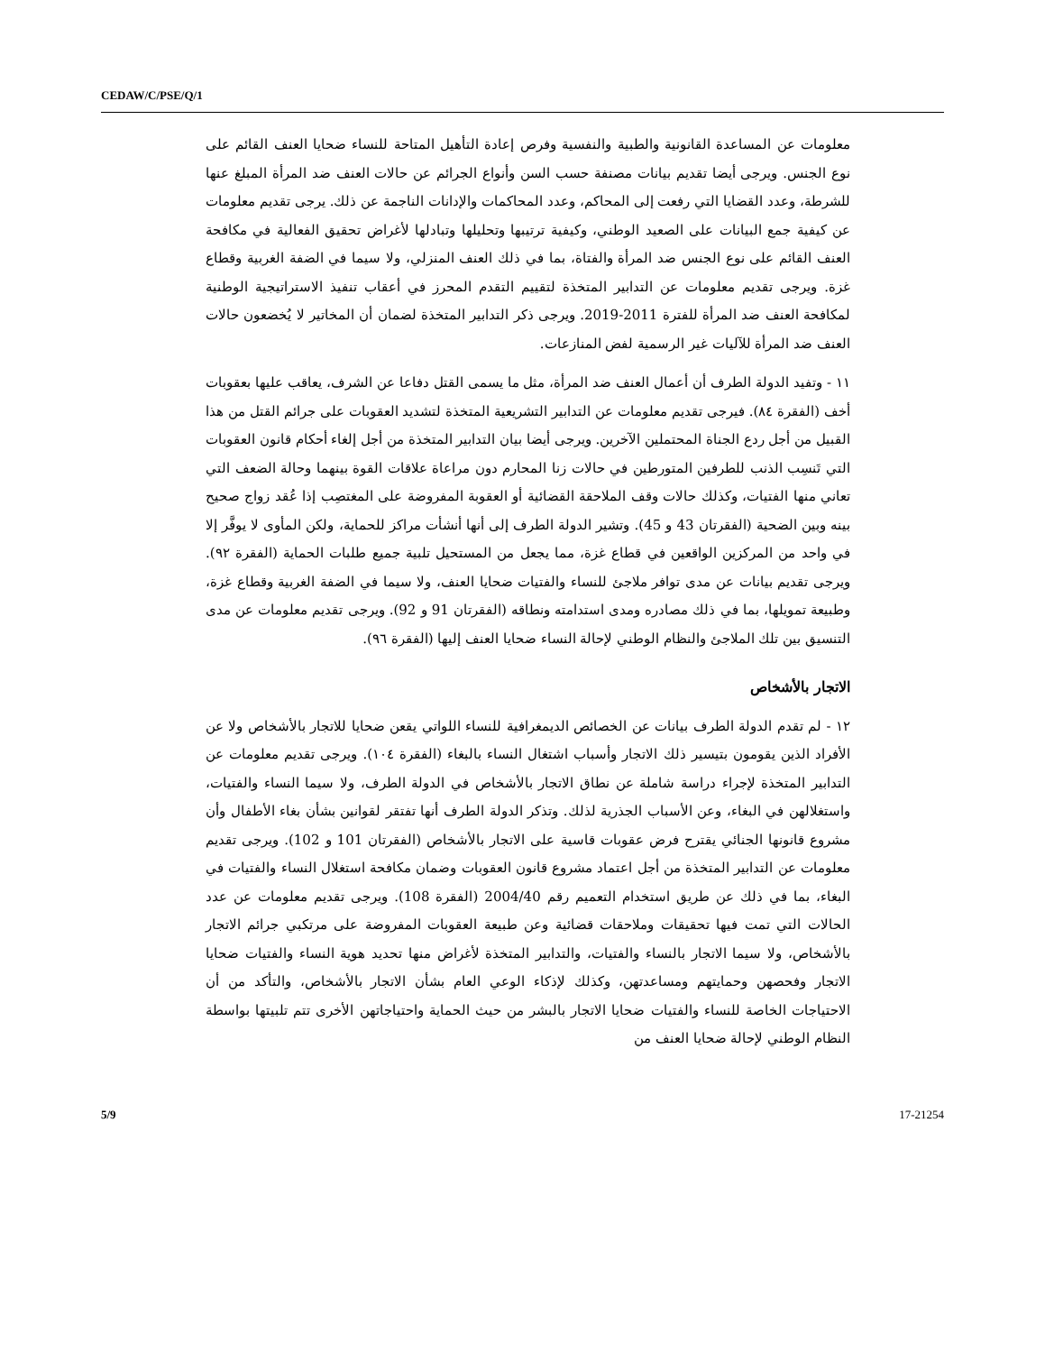CEDAW/C/PSE/Q/1
معلومات عن المساعدة القانونية والطبية والنفسية وفرص إعادة التأهيل المتاحة للنساء ضحايا العنف القائم على نوع الجنس. ويرجى أيضا تقديم بيانات مصنفة حسب السن وأنواع الجرائم عن حالات العنف ضد المرأة المبلغ عنها للشرطة، وعدد القضايا التي رفعت إلى المحاكم، وعدد المحاكمات والإدانات الناجمة عن ذلك. يرجى تقديم معلومات عن كيفية جمع البيانات على الصعيد الوطني، وكيفية ترتيبها وتحليلها وتبادلها لأغراض تحقيق الفعالية في مكافحة العنف القائم على نوع الجنس ضد المرأة والفتاة، بما في ذلك العنف المنزلي، ولا سيما في الضفة الغربية وقطاع غزة. ويرجى تقديم معلومات عن التدابير المتخذة لتقييم التقدم المحرز في أعقاب تنفيذ الاستراتيجية الوطنية لمكافحة العنف ضد المرأة للفترة 2011-2019. ويرجى ذكر التدابير المتخذة لضمان أن المخاتير لا يُخضعون حالات العنف ضد المرأة للآليات غير الرسمية لفض المنازعات.
١١ - وتفيد الدولة الطرف أن أعمال العنف ضد المرأة، مثل ما يسمى القتل دفاعا عن الشرف، يعاقب عليها بعقوبات أخف (الفقرة ٨٤). فيرجى تقديم معلومات عن التدابير التشريعية المتخذة لتشديد العقوبات على جرائم القتل من هذا القبيل من أجل ردع الجناة المحتملين الآخرين. ويرجى أيضا بيان التدابير المتخذة من أجل إلغاء أحكام قانون العقوبات التي تَنسِب الذنب للطرفين المتورطين في حالات زنا المحارم دون مراعاة علاقات القوة بينهما وحالة الضعف التي تعاني منها الفتيات، وكذلك حالات وقف الملاحقة القضائية أو العقوبة المفروضة على المغتصِب إذا عُقد زواج صحيح بينه وبين الضحية (الفقرتان 43 و 45). وتشير الدولة الطرف إلى أنها أنشأت مراكز للحماية، ولكن المأوى لا يوفَّر إلا في واحد من المركزين الواقعين في قطاع غزة، مما يجعل من المستحيل تلبية جميع طلبات الحماية (الفقرة ٩٢). ويرجى تقديم بيانات عن مدى توافر ملاجئ للنساء والفتيات ضحايا العنف، ولا سيما في الضفة الغربية وقطاع غزة، وطبيعة تمويلها، بما في ذلك مصادره ومدى استدامته ونطاقه (الفقرتان 91 و 92). ويرجى تقديم معلومات عن مدى التنسيق بين تلك الملاجئ والنظام الوطني لإحالة النساء ضحايا العنف إليها (الفقرة ٩٦).
الاتجار بالأشخاص
١٢ - لم تقدم الدولة الطرف بيانات عن الخصائص الديمغرافية للنساء اللواتي يقعن ضحايا للاتجار بالأشخاص ولا عن الأفراد الذين يقومون بتيسير ذلك الاتجار وأسباب اشتغال النساء بالبغاء (الفقرة ١٠٤). ويرجى تقديم معلومات عن التدابير المتخذة لإجراء دراسة شاملة عن نطاق الاتجار بالأشخاص في الدولة الطرف، ولا سيما النساء والفتيات، واستغلالهن في البغاء، وعن الأسباب الجذرية لذلك. وتذكر الدولة الطرف أنها تفتقر لقوانين بشأن بغاء الأطفال وأن مشروع قانونها الجنائي يقترح فرض عقوبات قاسية على الاتجار بالأشخاص (الفقرتان 101 و 102). ويرجى تقديم معلومات عن التدابير المتخذة من أجل اعتماد مشروع قانون العقوبات وضمان مكافحة استغلال النساء والفتيات في البغاء، بما في ذلك عن طريق استخدام التعميم رقم 2004/40 (الفقرة 108). ويرجى تقديم معلومات عن عدد الحالات التي تمت فيها تحقيقات وملاحقات قضائية وعن طبيعة العقوبات المفروضة على مرتكبي جرائم الاتجار بالأشخاص، ولا سيما الاتجار بالنساء والفتيات، والتدابير المتخذة لأغراض منها تحديد هوية النساء والفتيات ضحايا الاتجار وفحصهن وحمايتهم ومساعدتهن، وكذلك لإذكاء الوعي العام بشأن الاتجار بالأشخاص، والتأكد من أن الاحتياجات الخاصة للنساء والفتيات ضحايا الاتجار بالبشر من حيث الحماية واحتياجاتهن الأخرى تتم تلبيتها بواسطة النظام الوطني لإحالة ضحايا العنف من
5/9 17-21254